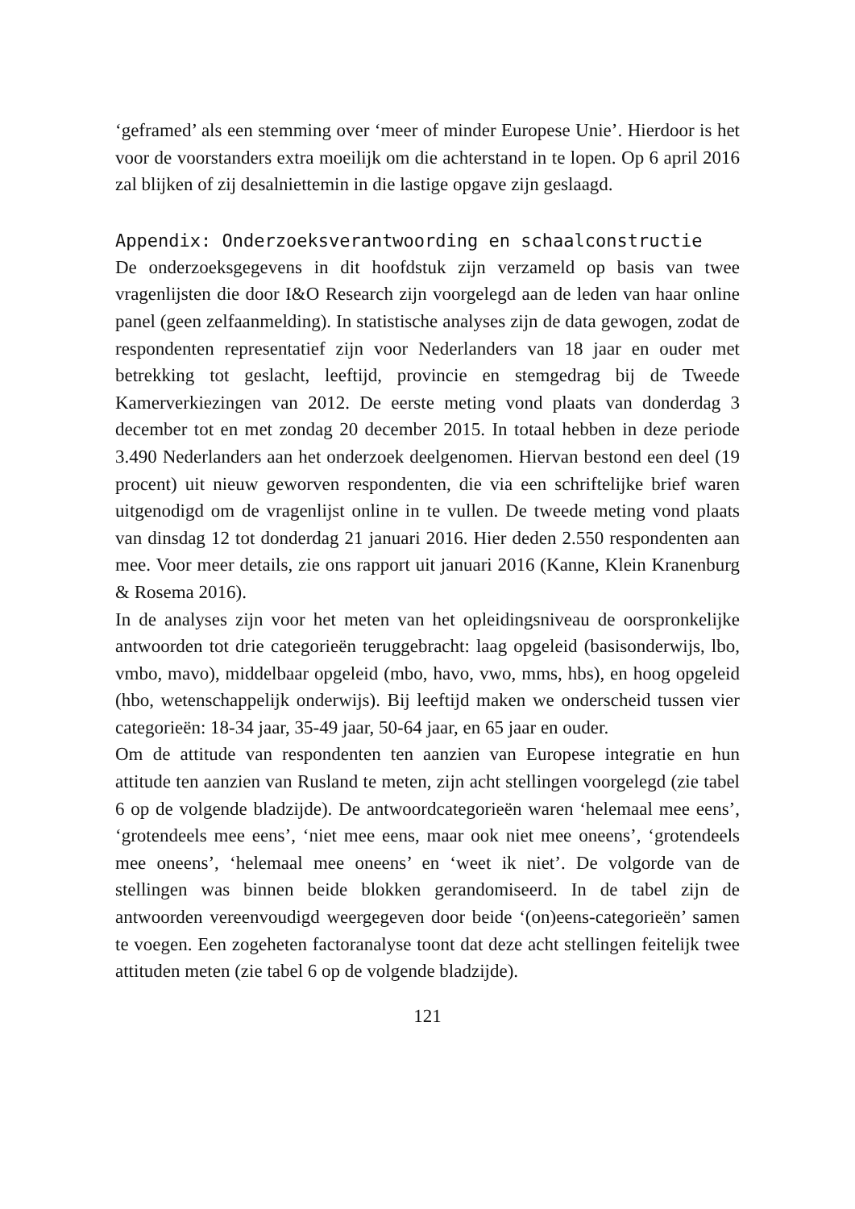‘geframed’ als een stemming over ‘meer of minder Europese Unie’. Hierdoor is het voor de voorstanders extra moeilijk om die achterstand in te lopen. Op 6 april 2016 zal blijken of zij desalniettemin in die lastige opgave zijn geslaagd.
Appendix: Onderzoeksverantwoording en schaalconstructie
De onderzoeksgegevens in dit hoofdstuk zijn verzameld op basis van twee vragenlijsten die door I&O Research zijn voorgelegd aan de leden van haar online panel (geen zelfaanmelding). In statistische analyses zijn de data gewogen, zodat de respondenten representatief zijn voor Nederlanders van 18 jaar en ouder met betrekking tot geslacht, leeftijd, provincie en stemgedrag bij de Tweede Kamerverkiezingen van 2012. De eerste meting vond plaats van donderdag 3 december tot en met zondag 20 december 2015. In totaal hebben in deze periode 3.490 Nederlanders aan het onderzoek deelgenomen. Hiervan bestond een deel (19 procent) uit nieuw geworven respondenten, die via een schriftelijke brief waren uitgenodigd om de vragenlijst online in te vullen. De tweede meting vond plaats van dinsdag 12 tot donderdag 21 januari 2016. Hier deden 2.550 respondenten aan mee. Voor meer details, zie ons rapport uit januari 2016 (Kanne, Klein Kranenburg & Rosema 2016).
In de analyses zijn voor het meten van het opleidingsniveau de oorspronkelijke antwoorden tot drie categorieën teruggebracht: laag opgeleid (basisonderwijs, lbo, vmbo, mavo), middelbaar opgeleid (mbo, havo, vwo, mms, hbs), en hoog opgeleid (hbo, wetenschappelijk onderwijs). Bij leeftijd maken we onderscheid tussen vier categorieën: 18-34 jaar, 35-49 jaar, 50-64 jaar, en 65 jaar en ouder.
Om de attitude van respondenten ten aanzien van Europese integratie en hun attitude ten aanzien van Rusland te meten, zijn acht stellingen voorgelegd (zie tabel 6 op de volgende bladzijde). De antwoordcategorieën waren ‘helemaal mee eens’, ‘grotendeels mee eens’, ‘niet mee eens, maar ook niet mee oneens’, ‘grotendeels mee oneens’, ‘helemaal mee oneens’ en ‘weet ik niet’. De volgorde van de stellingen was binnen beide blokken gerandomiseerd. In de tabel zijn de antwoorden vereenvoudigd weergegeven door beide ‘(on)eens-categorieën’ samen te voegen. Een zogeheten factoranalyse toont dat deze acht stellingen feitelijk twee attituden meten (zie tabel 6 op de volgende bladzijde).
121